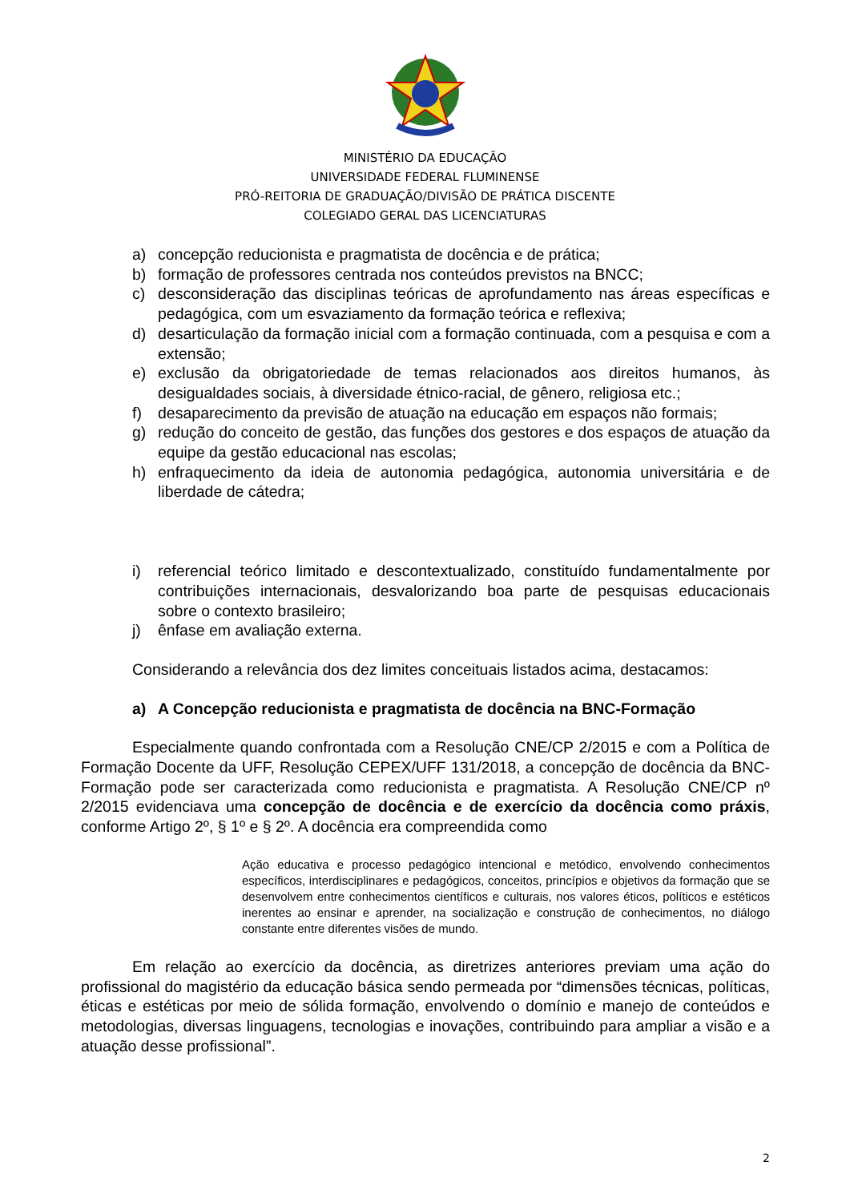MINISTÉRIO DA EDUCAÇÃO
UNIVERSIDADE FEDERAL FLUMINENSE
PRÓ-REITORIA DE GRADUAÇÃO/DIVISÃO DE PRÁTICA DISCENTE
COLEGIADO GERAL DAS LICENCIATURAS
a) concepção reducionista e pragmatista de docência e de prática;
b) formação de professores centrada nos conteúdos previstos na BNCC;
c) desconsideração das disciplinas teóricas de aprofundamento nas áreas específicas e pedagógica, com um esvaziamento da formação teórica e reflexiva;
d) desarticulação da formação inicial com a formação continuada, com a pesquisa e com a extensão;
e) exclusão da obrigatoriedade de temas relacionados aos direitos humanos, às desigualdades sociais, à diversidade étnico-racial, de gênero, religiosa etc.;
f) desaparecimento da previsão de atuação na educação em espaços não formais;
g) redução do conceito de gestão, das funções dos gestores e dos espaços de atuação da equipe da gestão educacional nas escolas;
h) enfraquecimento da ideia de autonomia pedagógica, autonomia universitária e de liberdade de cátedra;
i) referencial teórico limitado e descontextualizado, constituído fundamentalmente por contribuições internacionais, desvalorizando boa parte de pesquisas educacionais sobre o contexto brasileiro;
j) ênfase em avaliação externa.
Considerando a relevância dos dez limites conceituais listados acima, destacamos:
a) A Concepção reducionista e pragmatista de docência na BNC-Formação
Especialmente quando confrontada com a Resolução CNE/CP 2/2015 e com a Política de Formação Docente da UFF, Resolução CEPEX/UFF 131/2018, a concepção de docência da BNC-Formação pode ser caracterizada como reducionista e pragmatista. A Resolução CNE/CP nº 2/2015 evidenciava uma concepção de docência e de exercício da docência como práxis, conforme Artigo 2º, § 1º e § 2º. A docência era compreendida como
Ação educativa e processo pedagógico intencional e metódico, envolvendo conhecimentos específicos, interdisciplinares e pedagógicos, conceitos, princípios e objetivos da formação que se desenvolvem entre conhecimentos científicos e culturais, nos valores éticos, políticos e estéticos inerentes ao ensinar e aprender, na socialização e construção de conhecimentos, no diálogo constante entre diferentes visões de mundo.
Em relação ao exercício da docência, as diretrizes anteriores previam uma ação do profissional do magistério da educação básica sendo permeada por “dimensões técnicas, políticas, éticas e estéticas por meio de sólida formação, envolvendo o domínio e manejo de conteúdos e metodologias, diversas linguagens, tecnologias e inovações, contribuindo para ampliar a visão e a atuação desse profissional”.
2